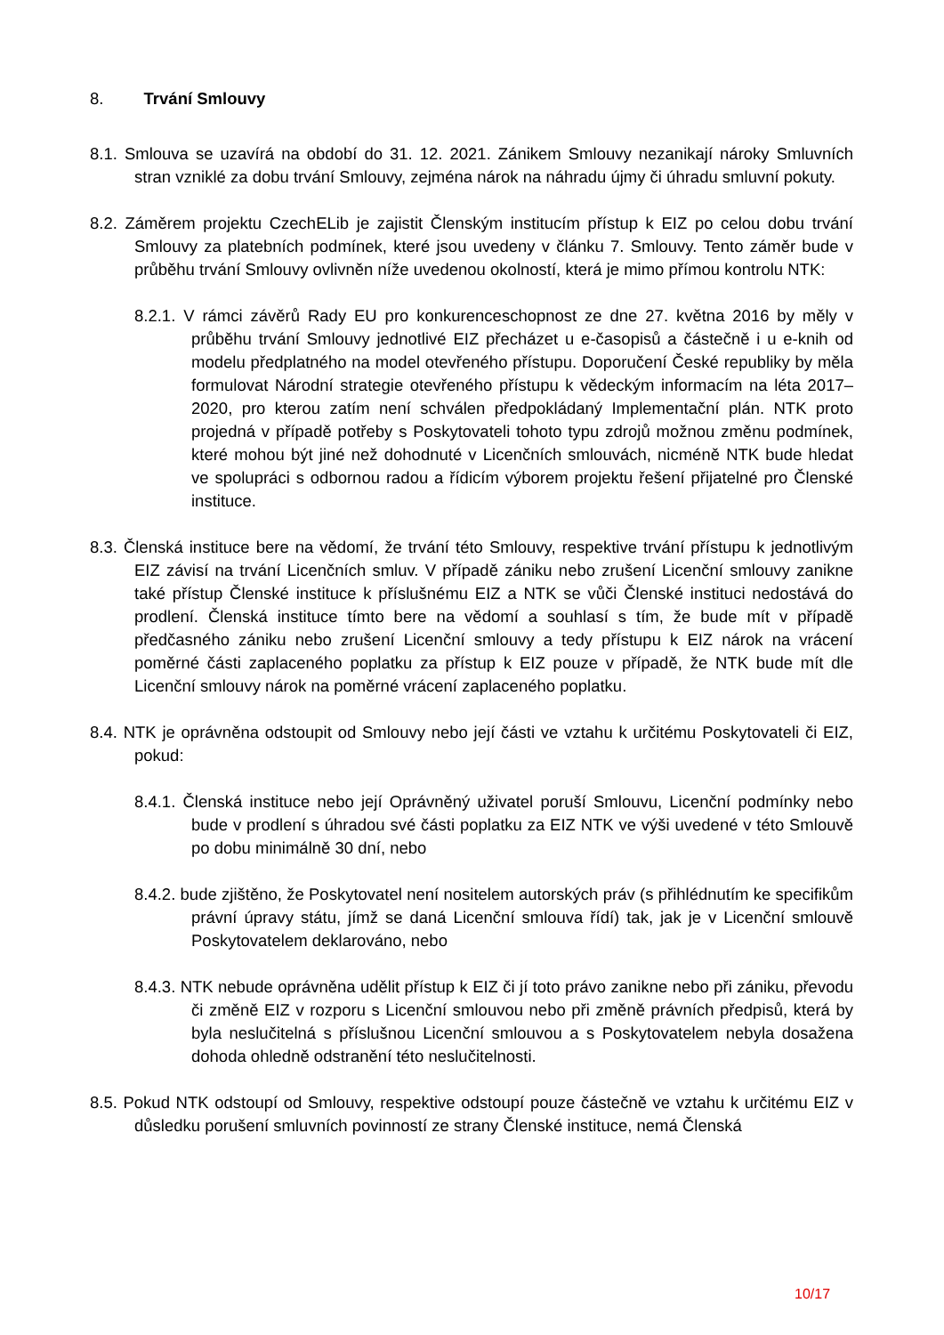8. Trvání Smlouvy
8.1. Smlouva se uzavírá na období do 31. 12. 2021. Zánikem Smlouvy nezanikají nároky Smluvních stran vzniklé za dobu trvání Smlouvy, zejména nárok na náhradu újmy či úhradu smluvní pokuty.
8.2. Záměrem projektu CzechELib je zajistit Členským institucím přístup k EIZ po celou dobu trvání Smlouvy za platebních podmínek, které jsou uvedeny v článku 7. Smlouvy. Tento záměr bude v průběhu trvání Smlouvy ovlivněn níže uvedenou okolností, která je mimo přímou kontrolu NTK:
8.2.1. V rámci závěrů Rady EU pro konkurenceschopnost ze dne 27. května 2016 by měly v průběhu trvání Smlouvy jednotlivé EIZ přecházet u e-časopisů a částečně i u e-knih od modelu předplatného na model otevřeného přístupu. Doporučení České republiky by měla formulovat Národní strategie otevřeného přístupu k vědeckým informacím na léta 2017–2020, pro kterou zatím není schválen předpokládaný Implementační plán. NTK proto projedná v případě potřeby s Poskytovateli tohoto typu zdrojů možnou změnu podmínek, které mohou být jiné než dohodnuté v Licenčních smlouvách, nicméně NTK bude hledat ve spolupráci s odbornou radou a řídicím výborem projektu řešení přijatelné pro Členské instituce.
8.3. Členská instituce bere na vědomí, že trvání této Smlouvy, respektive trvání přístupu k jednotlivým EIZ závisí na trvání Licenčních smluv. V případě zániku nebo zrušení Licenční smlouvy zanikne také přístup Členské instituce k příslušnému EIZ a NTK se vůči Členské instituci nedostává do prodlení. Členská instituce tímto bere na vědomí a souhlasí s tím, že bude mít v případě předčasného zániku nebo zrušení Licenční smlouvy a tedy přístupu k EIZ nárok na vrácení poměrné části zaplaceného poplatku za přístup k EIZ pouze v případě, že NTK bude mít dle Licenční smlouvy nárok na poměrné vrácení zaplaceného poplatku.
8.4. NTK je oprávněna odstoupit od Smlouvy nebo její části ve vztahu k určitému Poskytovateli či EIZ, pokud:
8.4.1. Členská instituce nebo její Oprávněný uživatel poruší Smlouvu, Licenční podmínky nebo bude v prodlení s úhradou své části poplatku za EIZ NTK ve výši uvedené v této Smlouvě po dobu minimálně 30 dní, nebo
8.4.2. bude zjištěno, že Poskytovatel není nositelem autorských práv (s přihlédnutím ke specifikům právní úpravy státu, jímž se daná Licenční smlouva řídí) tak, jak je v Licenční smlouvě Poskytovatelem deklarováno, nebo
8.4.3. NTK nebude oprávněna udělit přístup k EIZ či jí toto právo zanikne nebo při zániku, převodu či změně EIZ v rozporu s Licenční smlouvou nebo při změně právních předpisů, která by byla neslučitelná s příslušnou Licenční smlouvou a s Poskytovatelem nebyla dosažena dohoda ohledně odstranění této neslučitelnosti.
8.5. Pokud NTK odstoupí od Smlouvy, respektive odstoupí pouze částečně ve vztahu k určitému EIZ v důsledku porušení smluvních povinností ze strany Členské instituce, nemá Členská
10/17